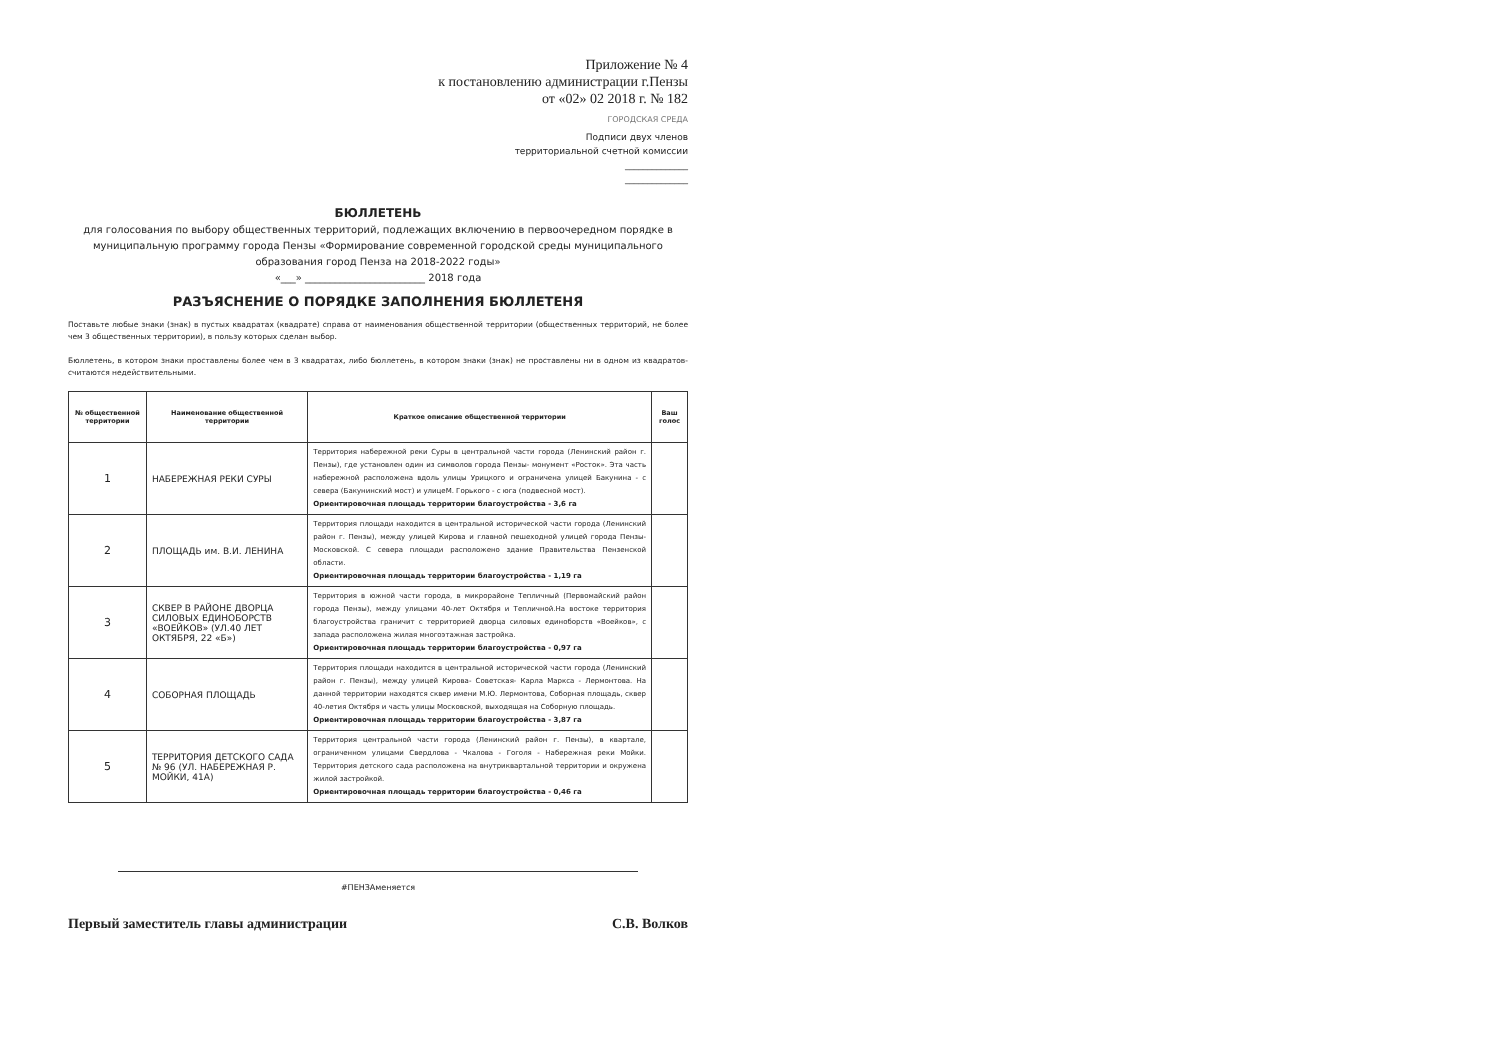Приложение № 4
к постановлению администрации г.Пензы
от «02» 02 2018 г. № 182
ГОРОДСКАЯ СРЕДА
Подписи двух членов
территориальной счетной комиссии
______________
______________
БЮЛЛЕТЕНЬ
для голосования по выбору общественных территорий, подлежащих включению в первоочередном порядке в муниципальную программу города Пензы «Формирование современной городской среды муниципального образования город Пенза на 2018-2022 годы»
«___» ________________________ 2018 года
РАЗЪЯСНЕНИЕ О ПОРЯДКЕ ЗАПОЛНЕНИЯ БЮЛЛЕТЕНЯ
Поставьте любые знаки (знак) в пустых квадратах (квадрате) справа от наименования общественной территории (общественных территорий, не более чем 3 общественных территории), в пользу которых сделан выбор.
Бюллетень, в котором знаки проставлены более чем в 3 квадратах, либо бюллетень, в котором знаки (знак) не проставлены ни в одном из квадратов- считаются недействительными.
| № общественной территории | Наименование общественной территории | Краткое описание общественной территории | Ваш голос |
| --- | --- | --- | --- |
| 1 | НАБЕРЕЖНАЯ РЕКИ СУРЫ | Территория набережной реки Суры в центральной части города (Ленинский район г. Пензы), где установлен один из символов города Пензы- монумент «Росток». Эта часть набережной расположена вдоль улицы Урицкого и ограничена улицей Бакунина - с севера (Бакунинский мост) и улицеМ. Горького - с юга (подвесной мост). Ориентировочная площадь территории благоустройства - 3,6 га | |
| 2 | ПЛОЩАДЬ им. В.И. ЛЕНИНА | Территория площади находится в центральной исторической части города (Ленинский район г. Пензы), между улицей Кирова и главной пешеходной улицей города Пензы- Московской. С севера площади расположено здание Правительства Пензенской области. Ориентировочная площадь территории благоустройства - 1,19 га | |
| 3 | СКВЕР В РАЙОНЕ ДВОРЦА СИЛОВЫХ ЕДИНОБОРСТВ «ВОЕЙКОВ» (УЛ.40 ЛЕТ ОКТЯБРЯ, 22 «Б») | Территория в южной части города, в микрорайоне Тепличный (Первомайский район города Пензы), между улицами 40-лет Октября и Тепличной.На востоке территория благоустройства граничит с территорией дворца силовых единоборств «Воейков», с запада расположена жилая многоэтажная застройка. Ориентировочная площадь территории благоустройства - 0,97 га | |
| 4 | СОБОРНАЯ ПЛОЩАДЬ | Территория площади находится в центральной исторической части города (Ленинский район г. Пензы), между улицей Кирова- Советская- Карла Маркса - Лермонтова. На данной территории находятся сквер имени М.Ю. Лермонтова, Соборная площадь, сквер 40-летия Октября и часть улицы Московской, выходящая на Соборную площадь. Ориентировочная площадь территории благоустройства - 3,87 га | |
| 5 | ТЕРРИТОРИЯ ДЕТСКОГО САДА № 96 (УЛ. НАБЕРЕЖНАЯ Р. МОЙКИ, 41А) | Территория центральной части города (Ленинский район г. Пензы), в квартале, ограниченном улицами Свердлова - Чкалова - Гоголя - Набережная реки Мойки. Территория детского сада расположена на внутриквартальной территории и окружена жилой застройкой. Ориентировочная площадь территории благоустройства - 0,46 га | |
#ПЕНЗАменяется
Первый заместитель главы администрации С.В. Волков